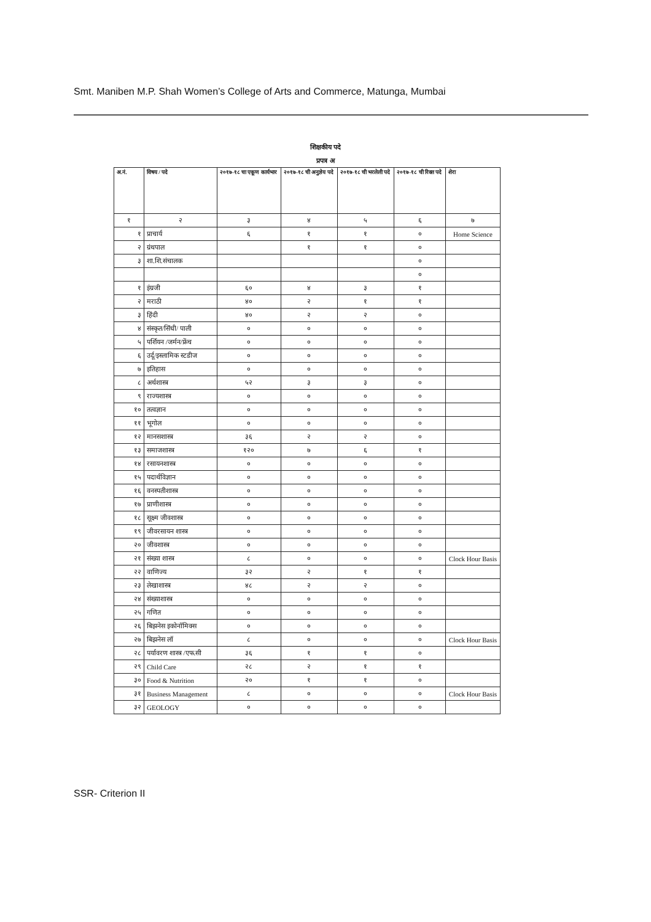Smt. Maniben M.P. Shah Women’s College of Arts and Commerce, Matunga, Mumbai
शिक्षकीय पदे
प्रपत्र अ
| अ.नं. | विषय / पदे | २०१७-१८ चा एकूण कार्यभार | २०१७-१८ ची अनुज्ञेय पदे | २०१७-१८ ची भरलेली पदे | २०१७-१८ ची रिक्त पदे | शेरा |
| --- | --- | --- | --- | --- | --- | --- |
| १ | २ | ३ | ४ | ५ | ६ | ७ |
| १ | प्राचार्य | ६ | १ | १ | ० | Home Science |
| २ | ग्रंथपाल | | १ | १ | ० | |
| ३ | शा.शि.संचालक | | | | ० | |
| | | | | | ० | |
| १ | इंग्रजी | ६० | ४ | ३ | १ | |
| २ | मराठी | ४० | २ | १ | १ | |
| ३ | हिंदी | ४० | २ | २ | ० | |
| ४ | संस्कृत/सिंधी/ पाली | ० | ० | ० | ० | |
| ५ | पर्शियन /जर्मन/फ्रेंच | ० | ० | ० | ० | |
| ६ | उर्दू/इस्लामिक स्टडीज | ० | ० | ० | ० | |
| ७ | इतिहास | ० | ० | ० | ० | |
| ८ | अर्थशास्त्र | ५२ | ३ | ३ | ० | |
| ९ | राज्यशास्त्र | ० | ० | ० | ० | |
| १० | तत्वज्ञान | ० | ० | ० | ० | |
| ११ | भूगोल | ० | ० | ० | ० | |
| १२ | मानसशास्त्र | ३६ | २ | २ | ० | |
| १३ | समाजशास्त्र | १२० | ७ | ६ | १ | |
| १४ | रसायनशास्त्र | ० | ० | ० | ० | |
| १५ | पदार्थविज्ञान | ० | ० | ० | ० | |
| १६ | वनस्पतीशास्त्र | ० | ० | ० | ० | |
| १७ | प्राणीशास्त्र | ० | ० | ० | ० | |
| १८ | सूक्ष्म जीवशास्त्र | ० | ० | ० | ० | |
| १९ | जीवरसायन शास्त्र | ० | ० | ० | ० | |
| २० | जीवशास्त्र | ० | ० | ० | ० | |
| २१ | संख्या शास्त्र | ८ | ० | ० | ० | Clock Hour Basis |
| २२ | वाणिज्य | ३२ | २ | १ | १ | |
| २३ | लेखाशास्त्र | ४८ | २ | २ | ० | |
| २४ | संख्याशास्त्र | ० | ० | ० | ० | |
| २५ | गणित | ० | ० | ० | ० | |
| २६ | बिझनेस इकोनॉमिक्स | ० | ० | ० | ० | |
| २७ | बिझनेस लॉ | ८ | ० | ० | ० | Clock Hour Basis |
| २८ | पर्यावरण शास्त्र /एफ.सी | ३६ | १ | १ | ० | |
| २९ | Child Care | २८ | २ | १ | १ | |
| ३० | Food & Nutrition | २० | १ | १ | ० | |
| ३१ | Business Management | ८ | ० | ० | ० | Clock Hour Basis |
| ३२ | GEOLOGY | ० | ० | ० | ० | |
SSR- Criterion II